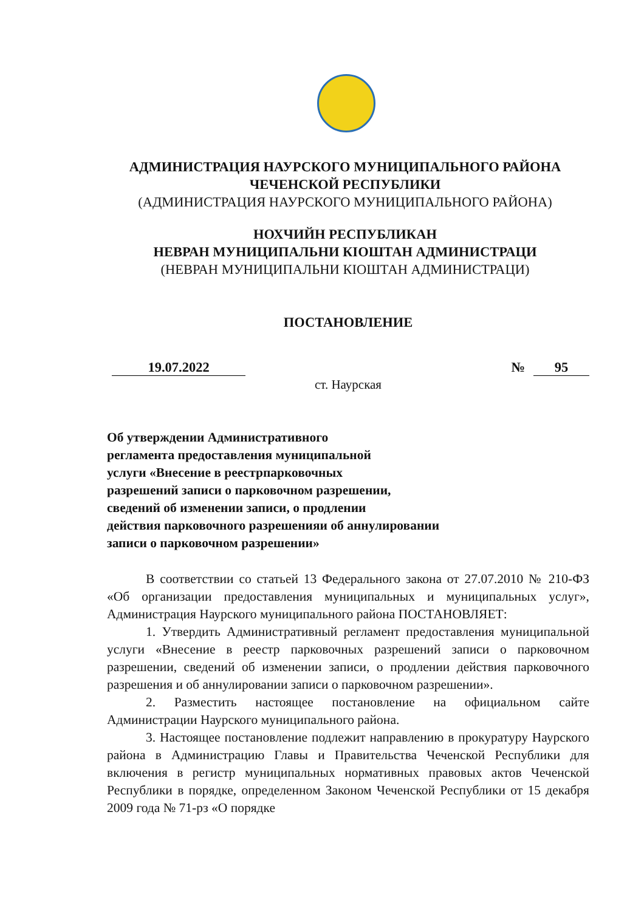АДМИНИСТРАЦИЯ НАУРСКОГО МУНИЦИПАЛЬНОГО РАЙОНА
ЧЕЧЕНСКОЙ РЕСПУБЛИКИ
(АДМИНИСТРАЦИЯ НАУРСКОГО МУНИЦИПАЛЬНОГО РАЙОНА)
НОХЧИЙН РЕСПУБЛИКАН
НЕВРАН МУНИЦИПАЛЬНИ КIОШТАН АДМИНИСТРАЦИ
(НЕВРАН МУНИЦИПАЛЬНИ КIОШТАН АДМИНИСТРАЦИ)
ПОСТАНОВЛЕНИЕ
19.07.2022 № 95
ст. Наурская
Об утверждении Административного
регламента предоставления муниципальной
услуги «Внесение в реестрпарковочных
разрешений записи о парковочном разрешении,
сведений об изменении записи, о продлении
действия парковочного разрешенияи об аннулировании
записи о парковочном разрешении»
В соответствии со статьей 13 Федерального закона от 27.07.2010 № 210-ФЗ «Об организации предоставления муниципальных и муниципальных услуг», Администрация Наурского муниципального района ПОСТАНОВЛЯЕТ:
1. Утвердить Административный регламент предоставления муниципальной услуги «Внесение в реестр парковочных разрешений записи о парковочном разрешении, сведений об изменении записи, о продлении действия парковочного разрешения и об аннулировании записи о парковочном разрешении».
2. Разместить настоящее постановление на официальном сайте Администрации Наурского муниципального района.
3. Настоящее постановление подлежит направлению в прокуратуру Наурского района в Администрацию Главы и Правительства Чеченской Республики для включения в регистр муниципальных нормативных правовых актов Чеченской Республики в порядке, определенном Законом Чеченской Республики от 15 декабря 2009 года № 71-рз «О порядке